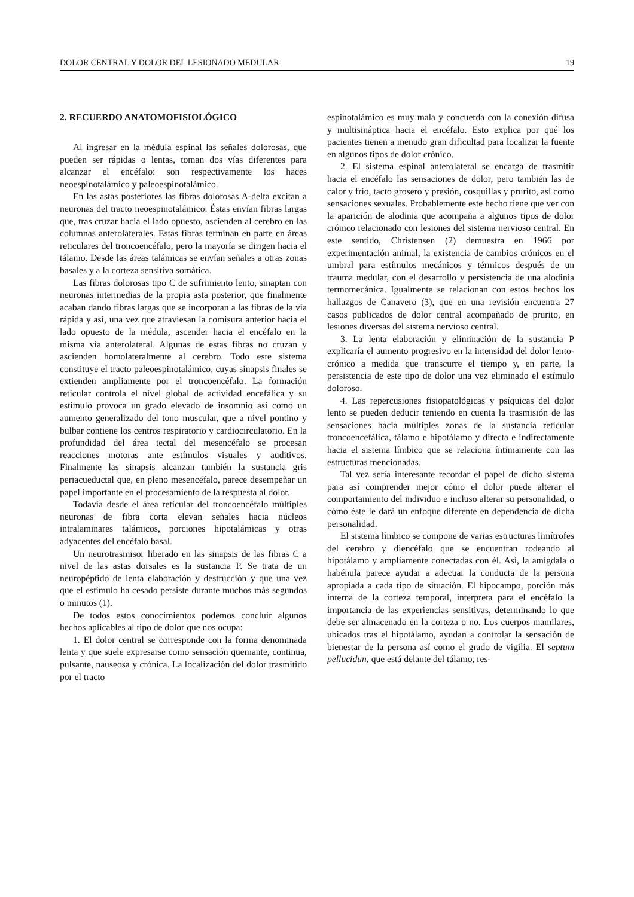DOLOR CENTRAL Y DOLOR DEL LESIONADO MEDULAR 19
2. RECUERDO ANATOMOFISIOLÓGICO
Al ingresar en la médula espinal las señales dolorosas, que pueden ser rápidas o lentas, toman dos vías diferentes para alcanzar el encéfalo: son respectivamente los haces neoespinotalámico y paleoespinotalámico.
En las astas posteriores las fibras dolorosas A-delta excitan a neuronas del tracto neoespinotalámico. Éstas envían fibras largas que, tras cruzar hacia el lado opuesto, ascienden al cerebro en las columnas anterolaterales. Estas fibras terminan en parte en áreas reticulares del troncoencéfalo, pero la mayoría se dirigen hacia el tálamo. Desde las áreas talámicas se envían señales a otras zonas basales y a la corteza sensitiva somática.
Las fibras dolorosas tipo C de sufrimiento lento, sinaptan con neuronas intermedias de la propia asta posterior, que finalmente acaban dando fibras largas que se incorporan a las fibras de la vía rápida y así, una vez que atraviesan la comisura anterior hacia el lado opuesto de la médula, ascender hacia el encéfalo en la misma vía anterolateral. Algunas de estas fibras no cruzan y ascienden homolateralmente al cerebro. Todo este sistema constituye el tracto paleoespinotalámico, cuyas sinapsis finales se extienden ampliamente por el troncoencéfalo. La formación reticular controla el nivel global de actividad encefálica y su estímulo provoca un grado elevado de insomnio así como un aumento generalizado del tono muscular, que a nivel pontino y bulbar contiene los centros respiratorio y cardiocirculatorio. En la profundidad del área tectal del mesencéfalo se procesan reacciones motoras ante estímulos visuales y auditivos. Finalmente las sinapsis alcanzan también la sustancia gris periacueductal que, en pleno mesencéfalo, parece desempeñar un papel importante en el procesamiento de la respuesta al dolor.
Todavía desde el área reticular del troncoencéfalo múltiples neuronas de fibra corta elevan señales hacia núcleos intralaminares talámicos, porciones hipotalámicas y otras adyacentes del encéfalo basal.
Un neurotrasmisor liberado en las sinapsis de las fibras C a nivel de las astas dorsales es la sustancia P. Se trata de un neuropéptido de lenta elaboración y destrucción y que una vez que el estímulo ha cesado persiste durante muchos más segundos o minutos (1).
De todos estos conocimientos podemos concluir algunos hechos aplicables al tipo de dolor que nos ocupa:
1. El dolor central se corresponde con la forma denominada lenta y que suele expresarse como sensación quemante, continua, pulsante, nauseosa y crónica. La localización del dolor trasmitido por el tracto
espinotalámico es muy mala y concuerda con la conexión difusa y multisináptica hacia el encéfalo. Esto explica por qué los pacientes tienen a menudo gran dificultad para localizar la fuente en algunos tipos de dolor crónico.
2. El sistema espinal anterolateral se encarga de trasmitir hacia el encéfalo las sensaciones de dolor, pero también las de calor y frío, tacto grosero y presión, cosquillas y prurito, así como sensaciones sexuales. Probablemente este hecho tiene que ver con la aparición de alodinia que acompaña a algunos tipos de dolor crónico relacionado con lesiones del sistema nervioso central. En este sentido, Christensen (2) demuestra en 1966 por experimentación animal, la existencia de cambios crónicos en el umbral para estímulos mecánicos y térmicos después de un trauma medular, con el desarrollo y persistencia de una alodinia termomecánica. Igualmente se relacionan con estos hechos los hallazgos de Canavero (3), que en una revisión encuentra 27 casos publicados de dolor central acompañado de prurito, en lesiones diversas del sistema nervioso central.
3. La lenta elaboración y eliminación de la sustancia P explicaría el aumento progresivo en la intensidad del dolor lento-crónico a medida que transcurre el tiempo y, en parte, la persistencia de este tipo de dolor una vez eliminado el estímulo doloroso.
4. Las repercusiones fisiopatológicas y psíquicas del dolor lento se pueden deducir teniendo en cuenta la trasmisión de las sensaciones hacia múltiples zonas de la sustancia reticular troncoencefálica, tálamo e hipotálamo y directa e indirectamente hacia el sistema límbico que se relaciona íntimamente con las estructuras mencionadas.
Tal vez sería interesante recordar el papel de dicho sistema para así comprender mejor cómo el dolor puede alterar el comportamiento del individuo e incluso alterar su personalidad, o cómo éste le dará un enfoque diferente en dependencia de dicha personalidad.
El sistema límbico se compone de varias estructuras limítrofes del cerebro y diencéfalo que se encuentran rodeando al hipotálamo y ampliamente conectadas con él. Así, la amígdala o habénula parece ayudar a adecuar la conducta de la persona apropiada a cada tipo de situación. El hipocampo, porción más interna de la corteza temporal, interpreta para el encéfalo la importancia de las experiencias sensitivas, determinando lo que debe ser almacenado en la corteza o no. Los cuerpos mamilares, ubicados tras el hipotálamo, ayudan a controlar la sensación de bienestar de la persona así como el grado de vigilia. El septum pellucidun, que está delante del tálamo, res-